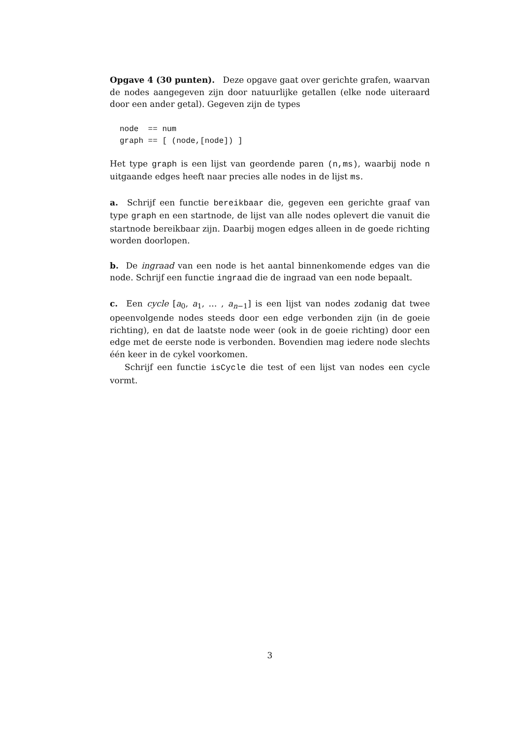Opgave 4 (30 punten). Deze opgave gaat over gerichte grafen, waarvan de nodes aangegeven zijn door natuurlijke getallen (elke node uiteraard door een ander getal). Gegeven zijn de types
node  == num
graph == [ (node,[node]) ]
Het type graph is een lijst van geordende paren (n,ms), waarbij node n uitgaande edges heeft naar precies alle nodes in de lijst ms.
a. Schrijf een functie bereikbaar die, gegeven een gerichte graaf van type graph en een startnode, de lijst van alle nodes oplevert die vanuit die startnode bereikbaar zijn. Daarbij mogen edges alleen in de goede richting worden doorlopen.
b. De ingraad van een node is het aantal binnenkomende edges van die node. Schrijf een functie ingraad die de ingraad van een node bepaalt.
c. Een cycle [a<sub>0</sub>, a<sub>1</sub>, … , a<sub>n−1</sub>] is een lijst van nodes zodanig dat twee opeenvolgende nodes steeds door een edge verbonden zijn (in de goeie richting), en dat de laatste node weer (ook in de goeie richting) door een edge met de eerste node is verbonden. Bovendien mag iedere node slechts één keer in de cykel voorkomen.
Schrijf een functie isCycle die test of een lijst van nodes een cycle vormt.
3